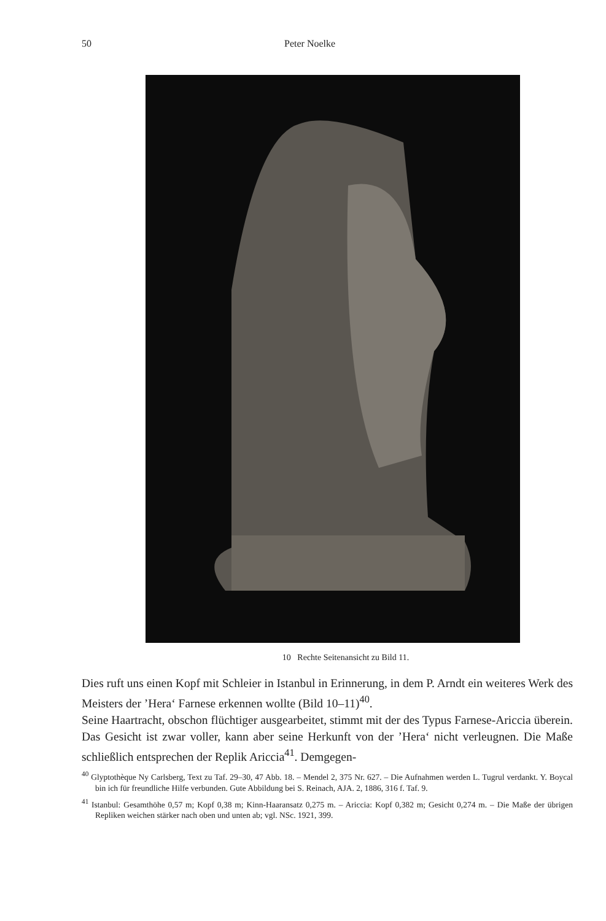50 Peter Noelke
10 Rechte Seitenansicht zu Bild 11.
Dies ruft uns einen Kopf mit Schleier in Istanbul in Erinnerung, in dem P. Arndt ein weiteres Werk des Meisters der ’Hera‘ Farnese erkennen wollte (Bild 10–11)<sup>40</sup>.
Seine Haartracht, obschon flüchtiger ausgearbeitet, stimmt mit der des Typus Farnese-Ariccia überein. Das Gesicht ist zwar voller, kann aber seine Herkunft von der ’Hera‘ nicht verleugnen. Die Maße schließlich entsprechen der Replik Ariccia<sup>41</sup>. Demgegen-
<sup>40</sup> Glyptothèque Ny Carlsberg, Text zu Taf. 29–30, 47 Abb. 18. – Mendel 2, 375 Nr. 627. – Die Aufnahmen werden L. Tugrul verdankt. Y. Boycal bin ich für freundliche Hilfe verbunden. Gute Abbildung bei S. Reinach, AJA. 2, 1886, 316 f. Taf. 9.
<sup>41</sup> Istanbul: Gesamthöhe 0,57 m; Kopf 0,38 m; Kinn-Haaransatz 0,275 m. – Ariccia: Kopf 0,382 m; Gesicht 0,274 m. – Die Maße der übrigen Repliken weichen stärker nach oben und unten ab; vgl. NSc. 1921, 399.